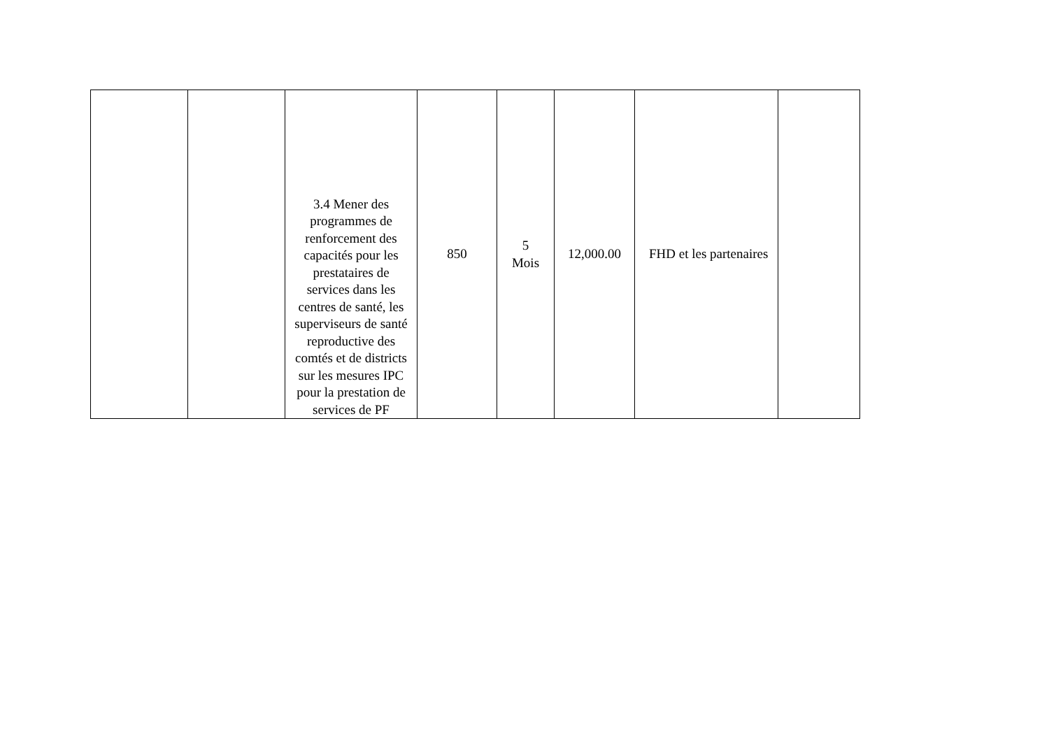| | | 3.4 Mener des programmes de renforcement des capacités pour les prestataires de services dans les centres de santé, les superviseurs de santé reproductive des comtés et de districts sur les mesures IPC pour la prestation de services de PF | 850 | 5 Mois | 12,000.00 | FHD et les partenaires | |